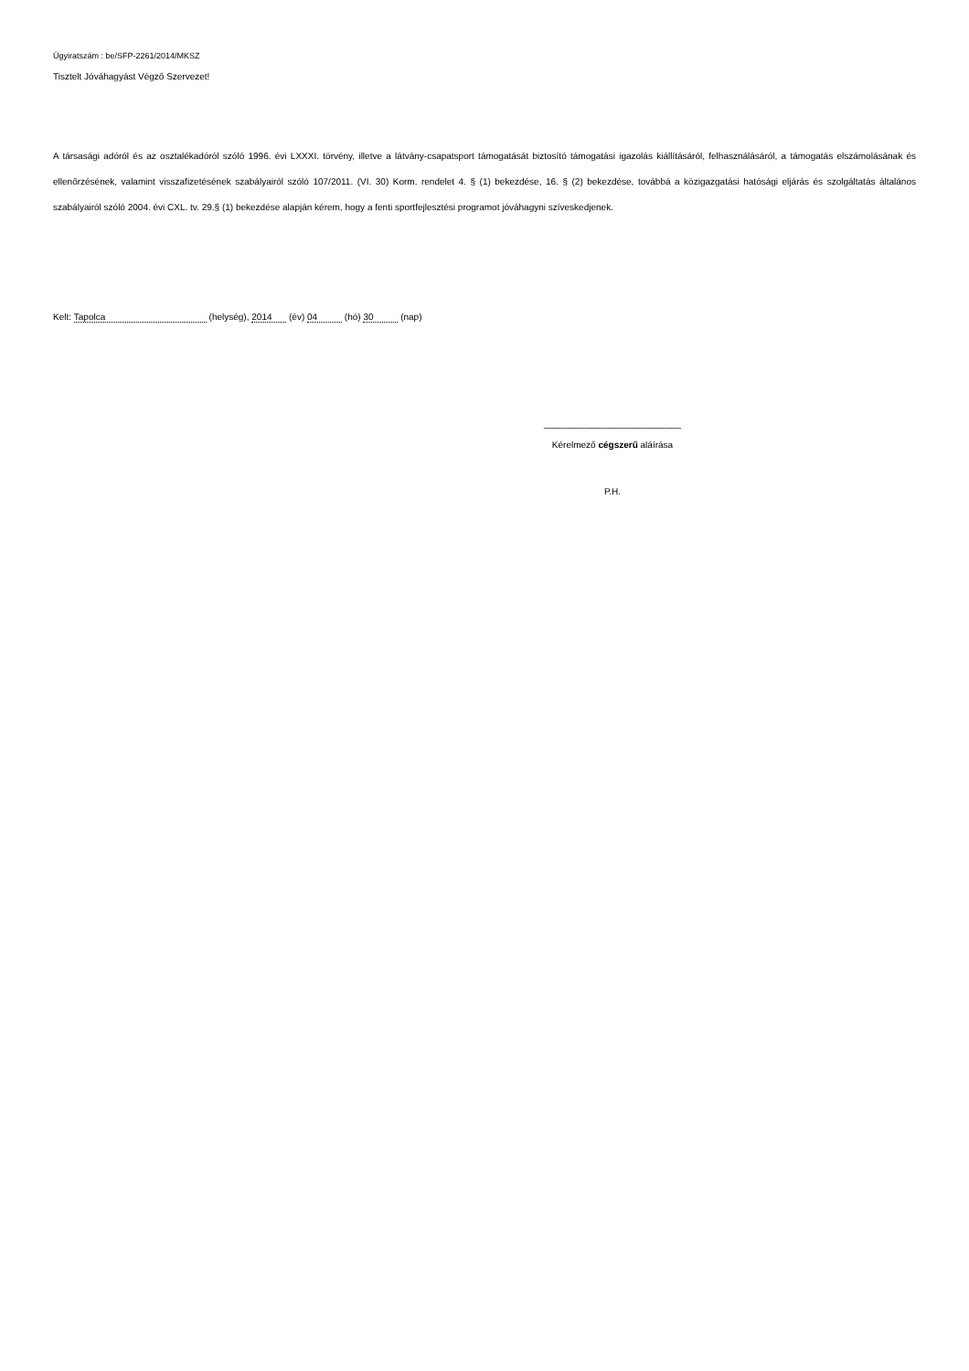Ügyiratszám : be/SFP-2261/2014/MKSZ
Tisztelt Jóváhagyást Végző Szervezet!
A társasági adóról és az osztalékadóról szóló 1996. évi LXXXI. törvény, illetve a látvány-csapatsport támogatását biztosító támogatási igazolás kiállításáról, felhasználásáról, a támogatás elszámolásának és ellenőrzésének, valamint visszafizetésének szabályairól szóló 107/2011. (VI. 30) Korm. rendelet 4. § (1) bekezdése, 16. § (2) bekezdése, továbbá a közigazgatási hatósági eljárás és szolgáltatás általános szabályairól szóló 2004. évi CXL. tv. 29.§ (1) bekezdése alapján kérem, hogy a fenti sportfejlesztési programot jóváhagyni szíveskedjenek.
Kelt: Tapolca (helység), 2014 (év) 04 (hó) 30 (nap)
___________________________
Kérelmező cégszerű aláírása
P.H.